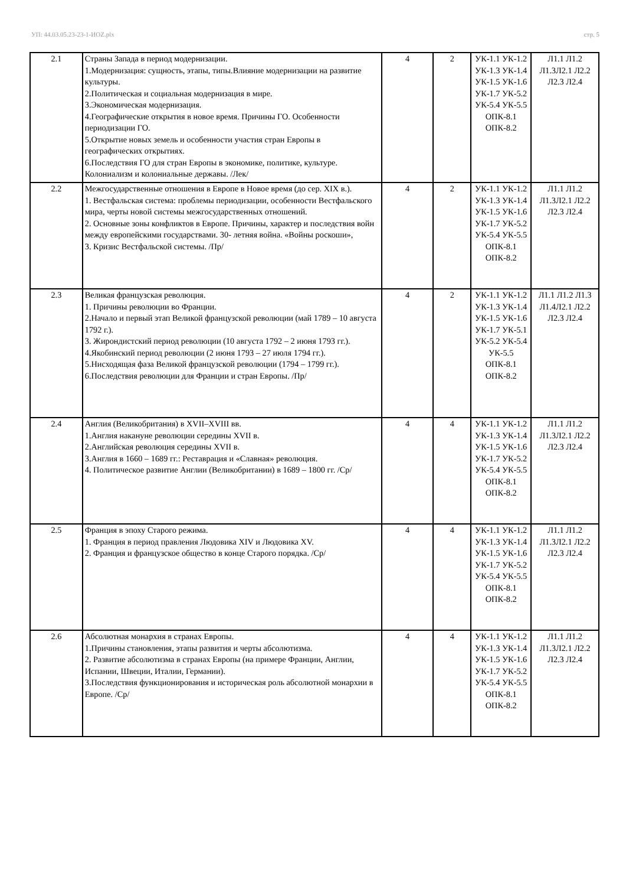УП: 44.03.05.23-23-1-ИОZ.plx стр. 5
| 2.1 | Страны Запада в период модернизации. 1.Модернизация: сущность, этапы, типы.Влияние модернизации на развитие культуры. 2.Политическая и социальная модернизация в мире. 3.Экономическая модернизация. 4.Географические открытия в новое время. Причины ГО. Особенности периодизации ГО. 5.Открытие новых земель и особенности участия стран Европы в географических открытиях. 6.Последствия ГО для стран Европы в экономике, политике, культуре. Колониализм и колониальные державы. /Лек/ | 4 | 2 | УК-1.1 УК-1.2 УК-1.3 УК-1.4 УК-1.5 УК-1.6 УК-1.7 УК-5.2 УК-5.4 УК-5.5 ОПК-8.1 ОПК-8.2 | Л1.1 Л1.2 Л1.3Л2.1 Л2.2 Л2.3 Л2.4 |
| 2.2 | Межгосударственные отношения в Европе в Новое время (до сер. XIX в.). 1. Вестфальская система: проблемы периодизации, особенности Вестфальского мира, черты новой системы межгосударственных отношений. 2. Основные зоны конфликтов в Европе. Причины, характер и последствия войн между европейскими государствами. 30- летняя война. «Войны роскоши», 3. Кризис Вестфальской системы. /Пр/ | 4 | 2 | УК-1.1 УК-1.2 УК-1.3 УК-1.4 УК-1.5 УК-1.6 УК-1.7 УК-5.2 УК-5.4 УК-5.5 ОПК-8.1 ОПК-8.2 | Л1.1 Л1.2 Л1.3Л2.1 Л2.2 Л2.3 Л2.4 |
| 2.3 | Великая французская революция. 1. Причины революции во Франции. 2.Начало и первый этап Великой французской революции (май 1789 – 10 августа 1792 г.). 3. Жирондистский период революции (10 августа 1792 – 2 июня 1793 гг.). 4.Якобинский период революции (2 июня 1793 – 27 июля 1794 гг.). 5.Нисходящая фаза Великой французской революции (1794 – 1799 гг.). 6.Последствия революции для Франции и стран Европы. /Пр/ | 4 | 2 | УК-1.1 УК-1.2 УК-1.3 УК-1.4 УК-1.5 УК-1.6 УК-1.7 УК-5.1 УК-5.2 УК-5.4 УК-5.5 ОПК-8.1 ОПК-8.2 | Л1.1 Л1.2 Л1.3 Л1.4Л2.1 Л2.2 Л2.3 Л2.4 |
| 2.4 | Англия (Великобритания) в XVII–XVIII вв. 1.Англия накануне революции середины XVII в. 2.Английская революция середины XVII в. 3.Англия в 1660 – 1689 гг.: Реставрация и «Славная» революция. 4. Политическое развитие Англии (Великобритании) в 1689 – 1800 гг. /Ср/ | 4 | 4 | УК-1.1 УК-1.2 УК-1.3 УК-1.4 УК-1.5 УК-1.6 УК-1.7 УК-5.2 УК-5.4 УК-5.5 ОПК-8.1 ОПК-8.2 | Л1.1 Л1.2 Л1.3Л2.1 Л2.2 Л2.3 Л2.4 |
| 2.5 | Франция в эпоху Старого режима. 1. Франция в период правления Людовика XIV и Людовика XV. 2. Франция и французское общество в конце Старого порядка. /Ср/ | 4 | 4 | УК-1.1 УК-1.2 УК-1.3 УК-1.4 УК-1.5 УК-1.6 УК-1.7 УК-5.2 УК-5.4 УК-5.5 ОПК-8.1 ОПК-8.2 | Л1.1 Л1.2 Л1.3Л2.1 Л2.2 Л2.3 Л2.4 |
| 2.6 | Абсолютная монархия в странах Европы. 1.Причины становления, этапы развития и черты абсолютизма. 2. Развитие абсолютизма в странах Европы (на примере Франции, Англии, Испании, Швеции, Италии, Германии). 3.Последствия функционирования и историческая роль абсолютной монархии в Европе. /Ср/ | 4 | 4 | УК-1.1 УК-1.2 УК-1.3 УК-1.4 УК-1.5 УК-1.6 УК-1.7 УК-5.2 УК-5.4 УК-5.5 ОПК-8.1 ОПК-8.2 | Л1.1 Л1.2 Л1.3Л2.1 Л2.2 Л2.3 Л2.4 |